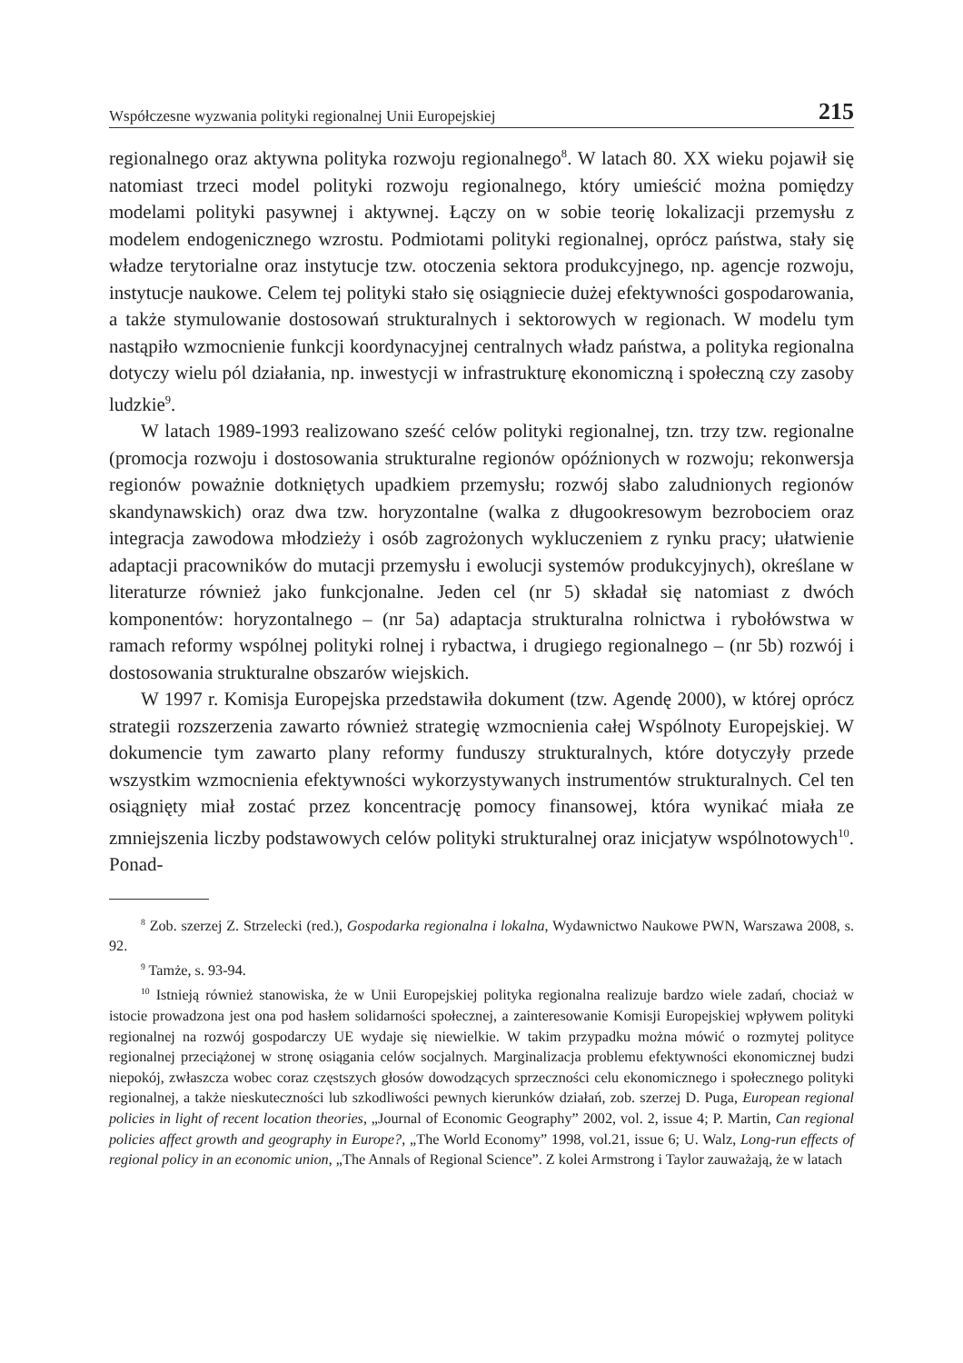Współczesne wyzwania polityki regionalnej Unii Europejskiej 215
regionalnego oraz aktywna polityka rozwoju regionalnego<sup>8</sup>. W latach 80. XX wieku pojawił się natomiast trzeci model polityki rozwoju regionalnego, który umieścić można pomiędzy modelami polityki pasywnej i aktywnej. Łączy on w sobie teorię lokalizacji przemysłu z modelem endogenicznego wzrostu. Podmiotami polityki regionalnej, oprócz państwa, stały się władze terytorialne oraz instytucje tzw. otoczenia sektora produkcyjnego, np. agencje rozwoju, instytucje naukowe. Celem tej polityki stało się osiągniecie dużej efektywności gospodarowania, a także stymulowanie dostosowań strukturalnych i sektorowych w regionach. W modelu tym nastąpiło wzmocnienie funkcji koordynacyjnej centralnych władz państwa, a polityka regionalna dotyczy wielu pól działania, np. inwestycji w infrastrukturę ekonomiczną i społeczną czy zasoby ludzkie<sup>9</sup>.
W latach 1989-1993 realizowano sześć celów polityki regionalnej, tzn. trzy tzw. regionalne (promocja rozwoju i dostosowania strukturalne regionów opóźnionych w rozwoju; rekonwersja regionów poważnie dotkniętych upadkiem przemysłu; rozwój słabo zaludnionych regionów skandynawskich) oraz dwa tzw. horyzontalne (walka z długookresowym bezrobociem oraz integracja zawodowa młodzieży i osób zagrożonych wykluczeniem z rynku pracy; ułatwienie adaptacji pracowników do mutacji przemysłu i ewolucji systemów produkcyjnych), określane w literaturze również jako funkcjonalne. Jeden cel (nr 5) składał się natomiast z dwóch komponentów: horyzontalnego – (nr 5a) adaptacja strukturalna rolnictwa i rybołówstwa w ramach reformy wspólnej polityki rolnej i rybactwa, i drugiego regionalnego – (nr 5b) rozwój i dostosowania strukturalne obszarów wiejskich.
W 1997 r. Komisja Europejska przedstawiła dokument (tzw. Agendę 2000), w której oprócz strategii rozszerzenia zawarto również strategię wzmocnienia całej Wspólnoty Europejskiej. W dokumencie tym zawarto plany reformy funduszy strukturalnych, które dotyczyły przede wszystkim wzmocnienia efektywności wykorzystywanych instrumentów strukturalnych. Cel ten osiągnięty miał zostać przez koncentrację pomocy finansowej, która wynikać miała ze zmniejszenia liczby podstawowych celów polityki strukturalnej oraz inicjatyw wspólnotowych<sup>10</sup>. Ponad-
<sup>8</sup> Zob. szerzej Z. Strzelecki (red.), Gospodarka regionalna i lokalna, Wydawnictwo Naukowe PWN, Warszawa 2008, s. 92.
<sup>9</sup> Tamże, s. 93-94.
<sup>10</sup> Istnieją również stanowiska, że w Unii Europejskiej polityka regionalna realizuje bardzo wiele zadań, chociaż w istocie prowadzona jest ona pod hasłem solidarności społecznej, a zainteresowanie Komisji Europejskiej wpływem polityki regionalnej na rozwój gospodarczy UE wydaje się niewielkie. W takim przypadku można mówić o rozmytej polityce regionalnej przeciążonej w stronę osiągania celów socjalnych. Marginalizacja problemu efektywności ekonomicznej budzi niepokój, zwłaszcza wobec coraz częstszych głosów dowodzących sprzeczności celu ekonomicznego i społecznego polityki regionalnej, a także nieskuteczności lub szkodliwości pewnych kierunków działań, zob. szerzej D. Puga, European regional policies in light of recent location theories, „Journal of Economic Geography” 2002, vol. 2, issue 4; P. Martin, Can regional policies affect growth and geography in Europe?, „The World Economy” 1998, vol.21, issue 6; U. Walz, Long-run effects of regional policy in an economic union, „The Annals of Regional Science”. Z kolei Armstrong i Taylor zauważają, że w latach